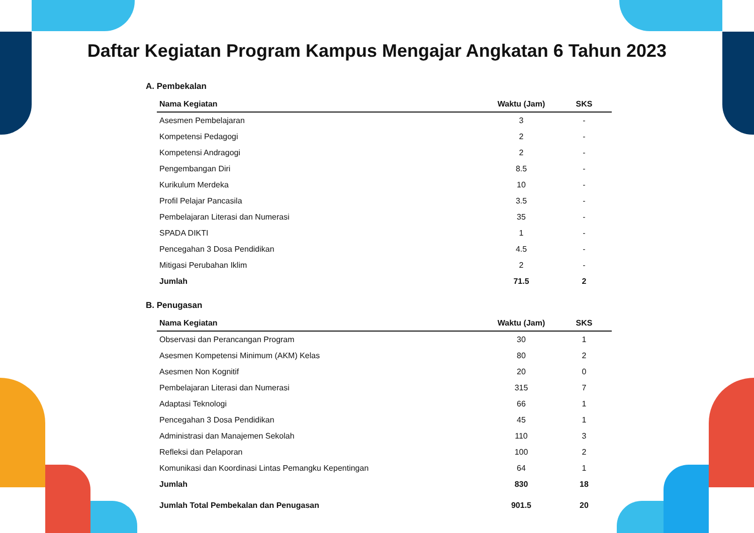Daftar Kegiatan Program Kampus Mengajar Angkatan 6 Tahun 2023
A. Pembekalan
| Nama Kegiatan | Waktu (Jam) | SKS |
| --- | --- | --- |
| Asesmen Pembelajaran | 3 | - |
| Kompetensi Pedagogi | 2 | - |
| Kompetensi Andragogi | 2 | - |
| Pengembangan Diri | 8.5 | - |
| Kurikulum Merdeka | 10 | - |
| Profil Pelajar Pancasila | 3.5 | - |
| Pembelajaran Literasi dan Numerasi | 35 | - |
| SPADA DIKTI | 1 | - |
| Pencegahan 3 Dosa Pendidikan | 4.5 | - |
| Mitigasi Perubahan Iklim | 2 | - |
| Jumlah | 71.5 | 2 |
B. Penugasan
| Nama Kegiatan | Waktu (Jam) | SKS |
| --- | --- | --- |
| Observasi dan Perancangan Program | 30 | 1 |
| Asesmen Kompetensi Minimum (AKM) Kelas | 80 | 2 |
| Asesmen Non Kognitif | 20 | 0 |
| Pembelajaran Literasi dan Numerasi | 315 | 7 |
| Adaptasi Teknologi | 66 | 1 |
| Pencegahan 3 Dosa Pendidikan | 45 | 1 |
| Administrasi dan Manajemen Sekolah | 110 | 3 |
| Refleksi dan Pelaporan | 100 | 2 |
| Komunikasi dan Koordinasi Lintas Pemangku Kepentingan | 64 | 1 |
| Jumlah | 830 | 18 |
| Jumlah Total Pembekalan dan Penugasan | 901.5 | 20 |